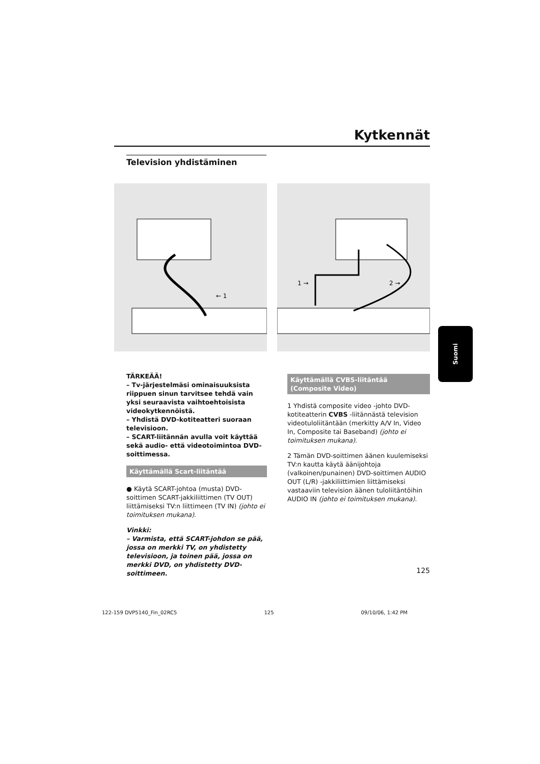Kytkennät
Television yhdistäminen
← 1
1 →
2 →
Suomi
TÄRKEÄÄ!
– Tv-järjestelmäsi ominaisuuksista riippuen sinun tarvitsee tehdä vain yksi seuraavista vaihtoehtoisista videokytkennöistä.
– Yhdistä DVD-kotiteatteri suoraan televisioon.
– SCART-liitännän avulla voit käyttää sekä audio- että videotoimintoa DVD-soittimessa.
Käyttämällä Scart-liitäntää
● Käytä SCART-johtoa (musta) DVD-soittimen SCART-jakkiliittimen (TV OUT) liittämiseksi TV:n liittimeen (TV IN) (johto ei toimituksen mukana).
Vinkki:
– Varmista, että SCART-johdon se pää, jossa on merkki TV, on yhdistetty televisioon, ja toinen pää, jossa on merkki DVD, on yhdistetty DVD-soittimeen.
Käyttämällä CVBS-liitäntää (Composite Video)
1 Yhdistä composite video -johto DVD-kotiteatterin CVBS -liitännästä television videotuloliitäntään (merkitty A/V In, Video In, Composite tai Baseband) (johto ei toimituksen mukana).
2 Tämän DVD-soittimen äänen kuulemiseksi TV:n kautta käytä äänijohtoja (valkoinen/punainen) DVD-soittimen AUDIO OUT (L/R) -jakkiliittimien liittämiseksi vastaaviin television äänen tuloliitäntöihin AUDIO IN (johto ei toimituksen mukana).
125
122-159 DVP5140_Fin_02RC5 125 09/10/06, 1:42 PM